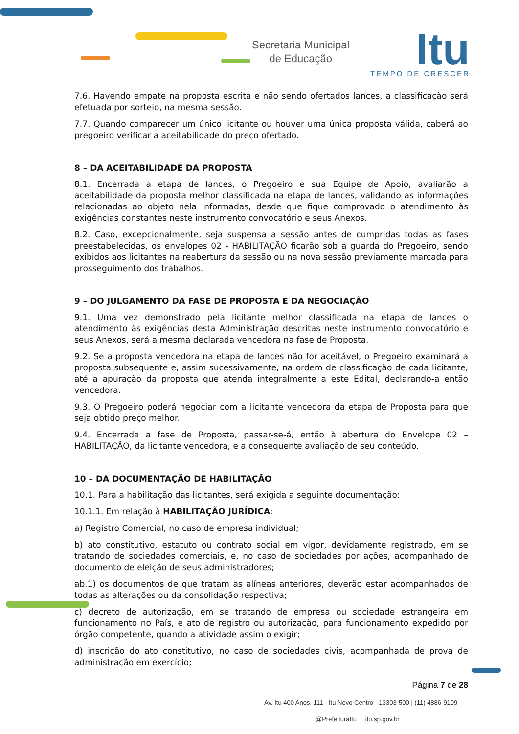Secretaria Municipal
de Educação
Itu
TEMPO DE CRESCER
7.6. Havendo empate na proposta escrita e não sendo ofertados lances, a classificação será efetuada por sorteio, na mesma sessão.
7.7. Quando comparecer um único licitante ou houver uma única proposta válida, caberá ao pregoeiro verificar a aceitabilidade do preço ofertado.
8 – DA ACEITABILIDADE DA PROPOSTA
8.1. Encerrada a etapa de lances, o Pregoeiro e sua Equipe de Apoio, avaliarão a aceitabilidade da proposta melhor classificada na etapa de lances, validando as informações relacionadas ao objeto nela informadas, desde que fique comprovado o atendimento às exigências constantes neste instrumento convocatório e seus Anexos.
8.2. Caso, excepcionalmente, seja suspensa a sessão antes de cumpridas todas as fases preestabelecidas, os envelopes 02 - HABILITAÇÃO ficarão sob a guarda do Pregoeiro, sendo exibidos aos licitantes na reabertura da sessão ou na nova sessão previamente marcada para prosseguimento dos trabalhos.
9 – DO JULGAMENTO DA FASE DE PROPOSTA E DA NEGOCIAÇÃO
9.1. Uma vez demonstrado pela licitante melhor classificada na etapa de lances o atendimento às exigências desta Administração descritas neste instrumento convocatório e seus Anexos, será a mesma declarada vencedora na fase de Proposta.
9.2. Se a proposta vencedora na etapa de lances não for aceitável, o Pregoeiro examinará a proposta subsequente e, assim sucessivamente, na ordem de classificação de cada licitante, até a apuração da proposta que atenda integralmente a este Edital, declarando-a então vencedora.
9.3. O Pregoeiro poderá negociar com a licitante vencedora da etapa de Proposta para que seja obtido preço melhor.
9.4. Encerrada a fase de Proposta, passar-se-á, então à abertura do Envelope 02 – HABILITAÇÃO, da licitante vencedora, e a consequente avaliação de seu conteúdo.
10 – DA DOCUMENTAÇÃO DE HABILITAÇÃO
10.1. Para a habilitação das licitantes, será exigida a seguinte documentação:
10.1.1. Em relação à HABILITAÇÃO JURÍDICA:
a) Registro Comercial, no caso de empresa individual;
b) ato constitutivo, estatuto ou contrato social em vigor, devidamente registrado, em se tratando de sociedades comerciais, e, no caso de sociedades por ações, acompanhado de documento de eleição de seus administradores;
ab.1) os documentos de que tratam as alíneas anteriores, deverão estar acompanhados de todas as alterações ou da consolidação respectiva;
c) decreto de autorização, em se tratando de empresa ou sociedade estrangeira em funcionamento no País, e ato de registro ou autorização, para funcionamento expedido por órgão competente, quando a atividade assim o exigir;
d) inscrição do ato constitutivo, no caso de sociedades civis, acompanhada de prova de administração em exercício;
Página 7 de 28
Av. Itu 400 Anos, 111 - Itu Novo Centro - 13303-500 | (11) 4886-9109
@PrefeituraItu | itu.sp.gov.br